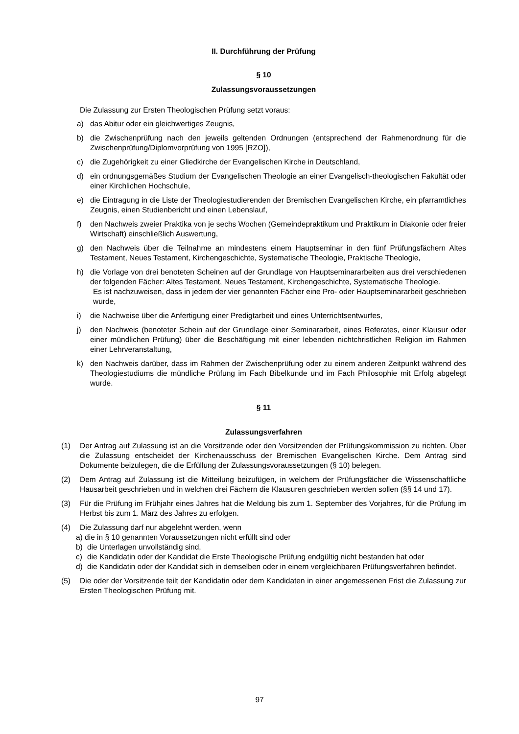II. Durchführung der Prüfung
§ 10
Zulassungsvoraussetzungen
Die Zulassung zur Ersten Theologischen Prüfung setzt voraus:
a) das Abitur oder ein gleichwertiges Zeugnis,
b) die Zwischenprüfung nach den jeweils geltenden Ordnungen (entsprechend der Rahmen­ordnung für die Zwischenprüfung/Diplomvorprüfung von 1995 [RZO]),
c) die Zugehörigkeit zu einer Gliedkirche der Evangelischen Kirche in Deutschland,
d) ein ordnungsgemäßes Studium der Evangelischen Theologie an einer Evangelisch-theologischen Fakultät oder einer Kirchlichen Hochschule,
e) die Eintragung in die Liste der Theologiestudierenden der Bremischen Evangelischen Kirche, ein pfarramtliches Zeugnis, einen Studienbericht und einen Lebenslauf,
f) den Nachweis zweier Praktika von je sechs Wochen (Gemeindepraktikum und Praktikum in Diakonie oder freier Wirtschaft) einschließlich Auswertung,
g) den Nachweis über die Teilnahme an mindestens einem Hauptseminar in den fünf Prüfungsfächern Altes Testament, Neues Testament, Kirchengeschichte, Systematische Theologie, Praktische Theologie,
h) die Vorlage von drei benoteten Scheinen auf der Grundlage von Hauptseminararbeiten aus drei verschiedenen der folgenden Fächer: Altes Testament, Neues Testament, Kirchengeschichte, Systematische Theologie.
Es ist nachzuweisen, dass in jedem der vier genannten Fächer eine Pro- oder Haupt­seminararbeit geschrieben wurde,
i) die Nachweise über die Anfertigung einer Predigtarbeit und eines Unterrichtsentwurfes,
j) den Nachweis (benoteter Schein auf der Grundlage einer Seminararbeit, eines Referates, einer Klausur oder einer mündlichen Prüfung) über die Beschäftigung mit einer lebenden nicht­christlichen Religion im Rahmen einer Lehrveranstaltung,
k) den Nachweis darüber, dass im Rahmen der Zwischenprüfung oder zu einem anderen Zeitpunkt während des Theologiestudiums die mündliche Prüfung im Fach Bibelkunde und im Fach Philosophie mit Erfolg abgelegt wurde.
§ 11
Zulassungsverfahren
(1) Der Antrag auf Zulassung ist an die Vorsitzende oder den Vorsitzenden der Prüfungskommission zu richten. Über die Zulassung entscheidet der Kirchenausschuss der Bremischen Evangelischen Kirche. Dem Antrag sind Dokumente beizulegen, die die Erfüllung der Zulassungsvoraus­setzungen (§ 10) belegen.
(2) Dem Antrag auf Zulassung ist die Mitteilung beizufügen, in welchem der Prüfungsfächer die Wissenschaftliche Hausarbeit geschrieben und in welchen drei Fächern die Klausuren ge­schrieben werden sollen (§§ 14 und 17).
(3) Für die Prüfung im Frühjahr eines Jahres hat die Meldung bis zum 1. September des Vorjahres, für die Prüfung im Herbst bis zum 1. März des Jahres zu erfolgen.
(4) Die Zulassung darf nur abgelehnt werden, wenn
a) die in § 10 genannten Voraussetzungen nicht erfüllt sind oder
b) die Unterlagen unvollständig sind,
c) die Kandidatin oder der Kandidat die Erste Theologische Prüfung endgültig nicht bestanden hat oder
d) die Kandidatin oder der Kandidat sich in demselben oder in einem vergleichbaren Prüfungsverfahren befindet.
(5) Die oder der Vorsitzende teilt der Kandidatin oder dem Kandidaten in einer angemessenen Frist die Zulassung zur Ersten Theologischen Prüfung mit.
97